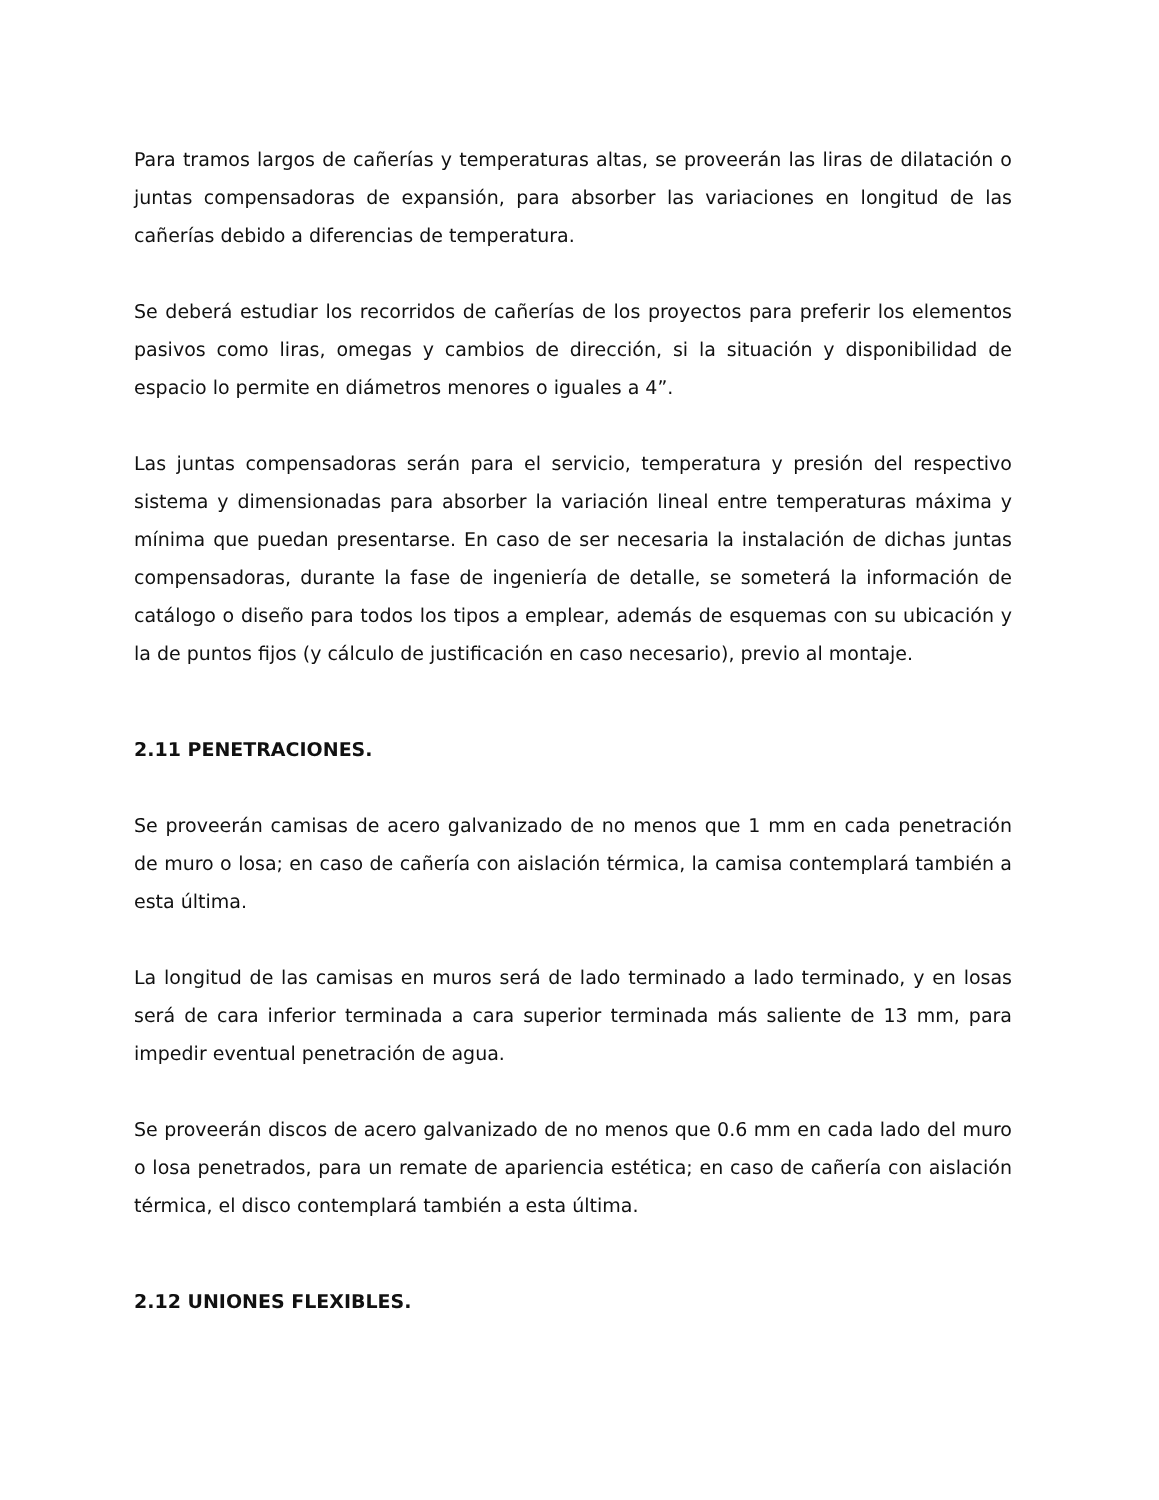Para tramos largos de cañerías y temperaturas altas, se proveerán las liras de dilatación o juntas compensadoras de expansión, para absorber las variaciones en longitud de las cañerías debido a diferencias de temperatura.
Se deberá estudiar los recorridos de cañerías de los proyectos para preferir los elementos pasivos como liras, omegas y cambios de dirección, si la situación y disponibilidad de espacio lo permite en diámetros menores o iguales a 4”.
Las juntas compensadoras serán para el servicio, temperatura y presión del respectivo sistema y dimensionadas para absorber la variación lineal entre temperaturas máxima y mínima que puedan presentarse. En caso de ser necesaria la instalación de dichas juntas compensadoras, durante la fase de ingeniería de detalle, se someterá la información de catálogo o diseño para todos los tipos a emplear, además de esquemas con su ubicación y la de puntos fijos (y cálculo de justificación en caso necesario), previo al montaje.
2.11 PENETRACIONES.
Se proveerán camisas de acero galvanizado de no menos que 1 mm en cada penetración de muro o losa; en caso de cañería con aislación térmica, la camisa contemplará también a esta última.
La longitud de las camisas en muros será de lado terminado a lado terminado, y en losas será de cara inferior terminada a cara superior terminada más saliente de 13 mm, para impedir eventual penetración de agua.
Se proveerán discos de acero galvanizado de no menos que 0.6 mm en cada lado del muro o losa penetrados, para un remate de apariencia estética; en caso de cañería con aislación térmica, el disco contemplará también a esta última.
2.12 UNIONES FLEXIBLES.